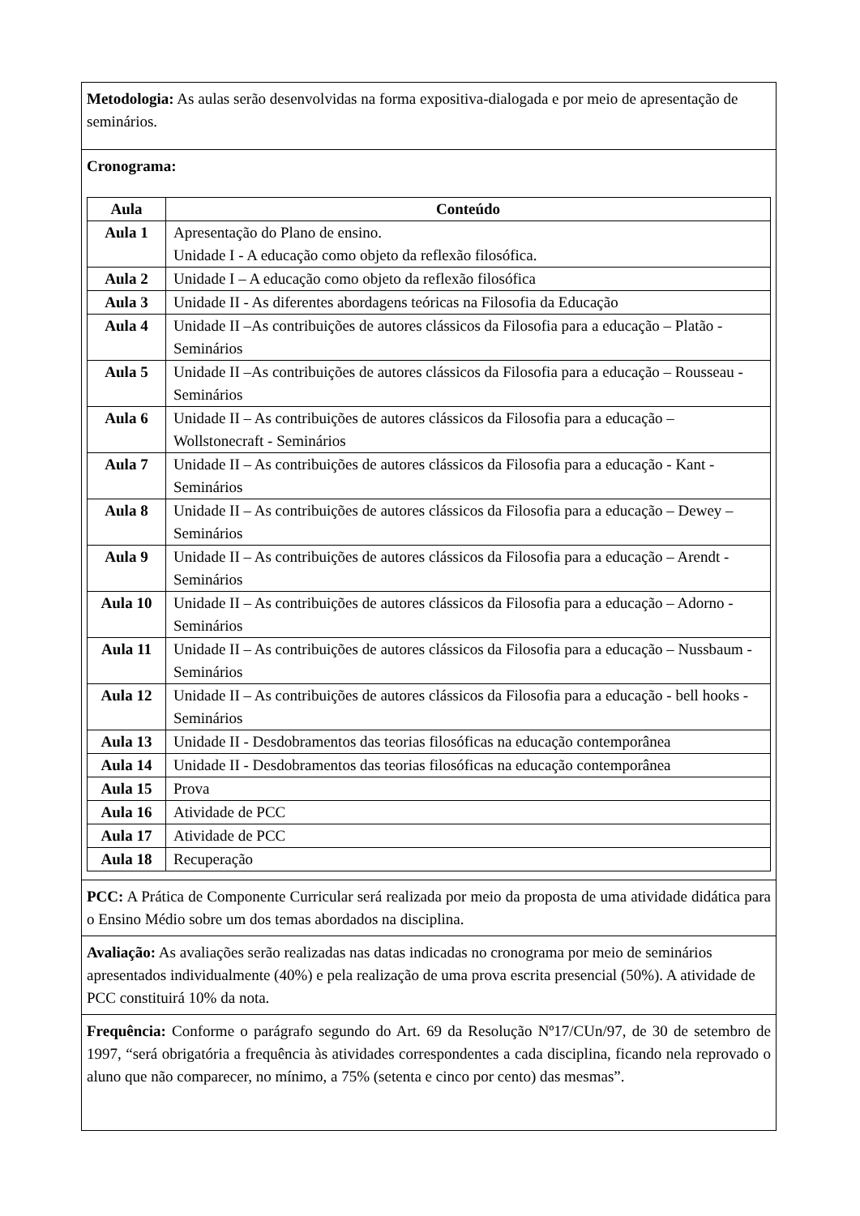| Metodologia: As aulas serão desenvolvidas na forma expositiva-dialogada e por meio de apresentação de seminários. |
| Cronograma: / Aula / Conteúdo / / --- / --- / / Aula 1 / Apresentação do Plano de ensino. Unidade I - A educação como objeto da reflexão filosófica. / / Aula 2 / Unidade I – A educação como objeto da reflexão filosófica / / Aula 3 / Unidade II - As diferentes abordagens teóricas na Filosofia da Educação / / Aula 4 / Unidade II –As contribuições de autores clássicos da Filosofia para a educação – Platão - Seminários / / Aula 5 / Unidade II –As contribuições de autores clássicos da Filosofia para a educação – Rousseau - Seminários / / Aula 6 / Unidade II – As contribuições de autores clássicos da Filosofia para a educação – Wollstonecraft - Seminários / / Aula 7 / Unidade II – As contribuições de autores clássicos da Filosofia para a educação - Kant - Seminários / / Aula 8 / Unidade II – As contribuições de autores clássicos da Filosofia para a educação – Dewey – Seminários / / Aula 9 / Unidade II – As contribuições de autores clássicos da Filosofia para a educação – Arendt - Seminários / / Aula 10 / Unidade II – As contribuições de autores clássicos da Filosofia para a educação – Adorno - Seminários / / Aula 11 / Unidade II – As contribuições de autores clássicos da Filosofia para a educação – Nussbaum - Seminários / / Aula 12 / Unidade II – As contribuições de autores clássicos da Filosofia para a educação - bell hooks - Seminários / / Aula 13 / Unidade II - Desdobramentos das teorias filosóficas na educação contemporânea / / Aula 14 / Unidade II - Desdobramentos das teorias filosóficas na educação contemporânea / / Aula 15 / Prova / / Aula 16 / Atividade de PCC / / Aula 17 / Atividade de PCC / / Aula 18 / Recuperação / |
| PCC: A Prática de Componente Curricular será realizada por meio da proposta de uma atividade didática para o Ensino Médio sobre um dos temas abordados na disciplina. |
| Avaliação: As avaliações serão realizadas nas datas indicadas no cronograma por meio de seminários apresentados individualmente (40%) e pela realização de uma prova escrita presencial (50%). A atividade de PCC constituirá 10% da nota. |
| Frequência: Conforme o parágrafo segundo do Art. 69 da Resolução Nº17/CUn/97, de 30 de setembro de 1997, “será obrigatória a frequência às atividades correspondentes a cada disciplina, ficando nela reprovado o aluno que não comparecer, no mínimo, a 75% (setenta e cinco por cento) das mesmas”. |